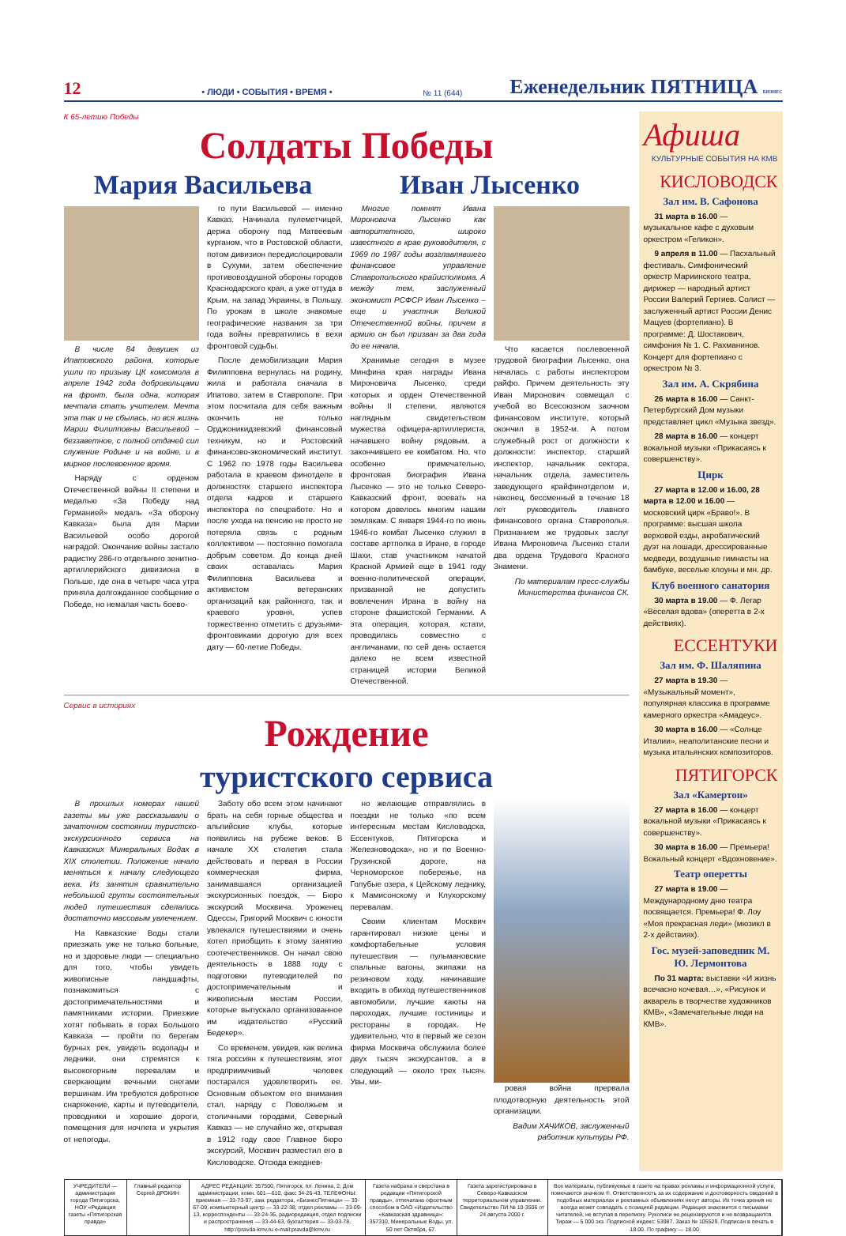12 • ЛЮДИ • СОБЫТИЯ • ВРЕМЯ • № 11 (644) Еженедельник ПЯТНИЦА БИЗНЕС
К 65-летию Победы
Солдаты Победы
Мария Васильева
В числе 84 девушек из Ипатовского района, которые ушли по призыву ЦК комсомола в апреле 1942 года добровольцами на фронт, была одна, которая мечтала стать учителем. Мечта эта так и не сбылась, но вся жизнь Марии Филипповны Васильевой – беззаветное, с полной отдачей сил служение Родине и на войне, и в мирное послевоенное время.
Наряду с орденом Отечественной войны II степени и медалью «За Победу над Германией» медаль «За оборону Кавказа» была для Марии Васильевой особо дорогой наградой. Окончание войны застало радистку 286-го отдельного зенитно-артиллерийского дивизиона в Польше, где она в четыре часа утра приняла долгожданное сообщение о Победе, но немалая часть боево-
го пути Васильевой — именно Кавказ. Начинала пулеметчицей, держа оборону под Матвеевым курганом, что в Ростовской области, потом дивизион передислоцировали в Сухуми, затем обеспечение противовоздушной обороны городов Краснодарского края, а уже оттуда в Крым, на запад Украины, в Польшу. По урокам в школе знакомые географические названия за три года войны превратились в вехи фронтовой судьбы.
После демобилизации Мария Филипповна вернулась на родину, жила и работала сначала в Ипатово, затем в Ставрополе. При этом посчитала для себя важным окончить не только Орджоникидзевский финансовый техникум, но и Ростовский финансово-экономический институт. С 1962 по 1978 годы Васильева работала в краевом финотделе в должностях старшего инспектора отдела кадров и старшего инспектора по спецработе. Но и после ухода на пенсию не просто не потеряла связь с родным коллективом — постоянно помогала добрым советом. До конца дней своих оставалась Мария Филипповна Васильева и активистом ветеранских организаций как районного, так и краевого уровня, успев торжественно отметить с друзьями-фронтовиками дорогую для всех дату — 60-летие Победы.
Иван Лысенко
Многие помнят Ивана Мироновича Лысенко как авторитетного, широко известного в крае руководителя, с 1969 по 1987 годы возглавлявшего финансовое управление Ставропольского крайисполкома. А между тем, заслуженный экономист РСФСР Иван Лысенко – еще и участник Великой Отечественной войны, причем в армию он был призван за два года до ее начала.
Хранимые сегодня в музее Минфина края награды Ивана Мироновича Лысенко, среди которых и орден Отечественной войны II степени, являются наглядным свидетельством мужества офицера-артиллериста, начавшего войну рядовым, а закончившего ее комбатом. Но, что особенно примечательно, фронтовая биография Ивана Лысенко — это не только Северо-Кавказский фронт, воевать на котором довелось многим нашим землякам. С января 1944-го по июнь 1946-го комбат Лысенко служил в составе артполка в Иране, в городе Шахи, став участником начатой Красной Армией еще в 1941 году военно-политической операции, призванной не допустить вовлечения Ирана в войну на стороне фашистской Германии. А эта операция, которая, кстати, проводилась совместно с англичанами, по сей день остается далеко не всем известной страницей истории Великой Отечественной.
Что касается послевоенной трудовой биографии Лысенко, она началась с работы инспектором райфо. Причем деятельность эту Иван Миронович совмещал с учебой во Всесоюзном заочном финансовом институте, который окончил в 1952-м. А потом служебный рост от должности к должности: инспектор, старший инспектор, начальник сектора, начальник отдела, заместитель заведующего крайфинотделом и, наконец, бессменный в течение 18 лет руководитель главного финансового органа Ставрополья. Признанием же трудовых заслуг Ивана Мироновича Лысенко стали два ордена Трудового Красного Знамени.
По материалам пресс-службы Министерства финансов СК.
Сервис в историях
Рождение
туристского сервиса
В прошлых номерах нашей газеты мы уже рассказывали о зачаточном состоянии туристско-экскурсионного сервиса на Кавказских Минеральных Водах в XIX столетии. Положение начало меняться к началу следующего века. Из занятия сравнительно небольшой группы состоятельных людей путешествия сделались достаточно массовым увлечением.
На Кавказские Воды стали приезжать уже не только больные, но и здоровые люди — специально для того, чтобы увидеть живописные ландшафты, познакомиться с достопримечательностями и памятниками истории. Приезжие хотят побывать в горах Большого Кавказа — пройти по берегам бурных рек, увидеть водопады и ледники, они стремятся к высокогорным перевалам и сверкающим вечными снегами вершинам. Им требуются добротное снаряжение, карты и путеводители, проводники и хорошие дороги, помещения для ночлега и укрытия от непогоды.
Заботу обо всем этом начинают брать на себя горные общества и альпийские клубы, которые появились на рубеже веков. В начале XX столетия стала действовать и первая в России коммерческая фирма, занимавшаяся организацией экскурсионных поездок, — Бюро экскурсий Москвича. Уроженец Одессы, Григорий Москвич с юности увлекался путешествиями и очень хотел приобщить к этому занятию соотечественников. Он начал свою деятельность в 1888 году с подготовки путеводителей по достопримечательным и живописным местам России, которые выпускало организованное им издательство «Русский Бедекер».
Со временем, увидев, как велика тяга россиян к путешествиям, этот предприимчивый человек постарался удовлетворить ее. Основным объектом его внимания стал, наряду с Поволжьем и столичными городами, Северный Кавказ — не случайно же, открывая в 1912 году свое Главное бюро экскурсий, Москвич разместил его в Кисловодске. Отсюда ежеднев-
но желающие отправлялись в поездки не только «по всем интересным местам Кисловодска, Ессентуков, Пятигорска и Железноводска», но и по Военно-Грузинской дороге, на Черноморское побережье, на Голубые озера, к Цейскому леднику, к Мамисонскому и Клухорскому перевалам.
Своим клиентам Москвич гарантировал низкие цены и комфортабельные условия путешествия — пульмановские спальные вагоны, экипажи на резиновом ходу, начинавшие входить в обиход путешественников автомобили, лучшие каюты на пароходах, лучшие гостиницы и рестораны в городах. Не удивительно, что в первый же сезон фирма Москвича обслужила более двух тысяч экскурсантов, а в следующий — около трех тысяч. Увы, ми-
ровая война прервала плодотворную деятельность этой организации.
Вадим ХАЧИКОВ, заслуженный работник культуры РФ.
Афиша
КУЛЬТУРНЫЕ СОБЫТИЯ НА КМВ
КИСЛОВОДСК
Зал им. В. Сафонова
31 марта в 16.00 — музыкальное кафе с духовым оркестром «Геликон».
9 апреля в 11.00 — Пасхальный фестиваль. Симфонический оркестр Мариинского театра, дирижер — народный артист России Валерий Гергиев. Солист — заслуженный артист России Денис Мацуев (фортепиано). В программе: Д. Шостакович, симфония № 1. С. Рахманинов. Концерт для фортепиано с оркестром № 3.
Зал им. А. Скрябина
26 марта в 16.00 — Санкт-Петербургский Дом музыки представляет цикл «Музыка звезд».
28 марта в 16.00 — концерт вокальной музыки «Прикасаясь к совершенству».
Цирк
27 марта в 12.00 и 16.00, 28 марта в 12.00 и 16.00 — московский цирк «Браво!». В программе: высшая школа верховой езды, акробатический дуэт на лошади, дрессированные медведи, воздушные гимнасты на бамбуке, веселые клоуны и мн. др.
Клуб военного санатория
30 марта в 19.00 — Ф. Легар «Веселая вдова» (оперетта в 2-х действиях).
ЕССЕНТУКИ
Зал им. Ф. Шаляпина
27 марта в 19.30 — «Музыкальный момент», популярная классика в программе камерного оркестра «Амадеус».
30 марта в 16.00 — «Солнце Италии», неаполитанские песни и музыка итальянских композиторов.
ПЯТИГОРСК
Зал «Камертон»
27 марта в 16.00 — концерт вокальной музыки «Прикасаясь к совершенству».
30 марта в 16.00 — Премьера! Вокальный концерт «Вдохновение».
Театр оперетты
27 марта в 19.00 — Международному дню театра посвящается. Премьера! Ф. Лоу «Моя прекрасная леди» (мюзикл в 2-х действиях).
Гос. музей-заповедник М. Ю. Лермонтова
По 31 марта: выставки «И жизнь всечасно кочевая…», «Рисунок и акварель в творчестве художников КМВ», «Замечательные люди на КМВ».
УЧРЕДИТЕЛИ — администрация города Пятигорска, НОУ «Редакция газеты «Пятигорская правда»
Главный редактор Сергей ДРОКИН АДРЕС РЕДАКЦИИ: 357500, Пятигорск, пл. Ленина, 2, Дом администрации, комн. 601—610, факс 34-26-43. ТЕЛЕФОНЫ: приемная — 33-73-97, зам. редактора, «БизнесПятница» — 33-67-09, компьютерный центр — 33-22-38, отдел рекламы — 33-09-13, корреспонденты — 33-24-36, радиоредакция, отдел подписки и распространения — 33-44-63, бухгалтерия — 33-03-78. http://pravda-kmv.ru e-mail:pravda@kmv.ru
Газета набрана и сверстана в редакции «Пятигорской правды», отпечатана офсетным способом в ОАО «Издательство «Кавказская здравница»: 357310, Минеральные Воды, ул. 50 лет Октября, 67.
Газета зарегистрирована в Северо-Кавказском территориальном управлении. Свидетельство ПИ № 10-3506 от 24 августа 2000 г.
Все материалы, публикуемые в газете на правах рекламы и информационной услуги, помечаются значком ®. Ответственность за их содержание и достоверность сведений в подобных материалах и рекламных объявлениях несут авторы. Их точка зрения не всегда может совпадать с позицией редакции. Редакция знакомится с письмами читателей, не вступая в переписку. Рукописи не рецензируются и не возвращаются. Тираж — 5 000 экз. Подписной индекс: 53987. Заказ № 105529. Подписан в печать в 18.00. По графику — 18.00